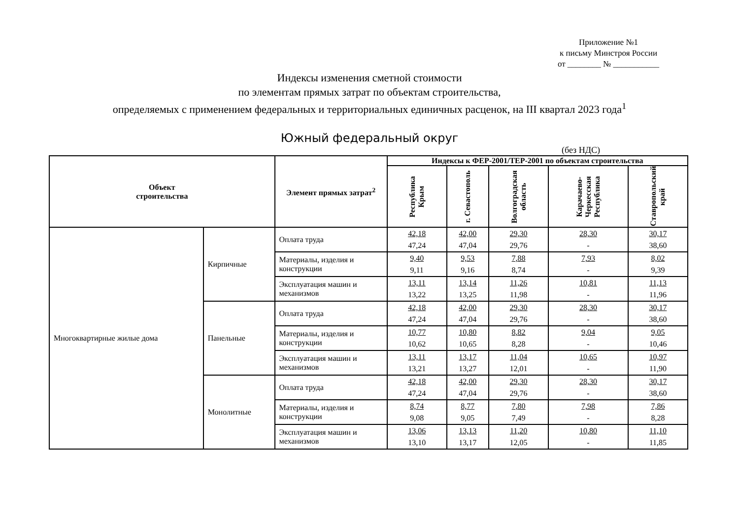Приложение №1
к письму Минстроя России
от ________ № ___________
Индексы изменения сметной стоимости
по элементам прямых затрат по объектам строительства,
определяемых с применением федеральных и территориальных единичных расценок, на III квартал 2023 года<sup>1</sup>
Южный федеральный округ
(без НДС)
| Объект строительства | | Элемент прямых затрат<sup>2</sup> | Индексы к ФЕР-2001/ТЕР-2001 по объектам строительства | | | | |
| --- | --- | --- | --- | --- | --- | --- | --- |
| | | | Республика Крым | г. Севастополь | Волгоградская область | Карачаево-Черкесская Республика | Ставропольский край |
| Многоквартирные жилые дома | Кирпичные | Оплата труда | 42,18 47,24 | 42,00 47,04 | 29,30 29,76 | 28,30 - | 30,17 38,60 |
| | | Материалы, изделия и конструкции | 9,40 9,11 | 9,53 9,16 | 7,88 8,74 | 7,93 - | 8,02 9,39 |
| | | Эксплуатация машин и механизмов | 13,11 13,22 | 13,14 13,25 | 11,26 11,98 | 10,81 - | 11,13 11,96 |
| | Панельные | Оплата труда | 42,18 47,24 | 42,00 47,04 | 29,30 29,76 | 28,30 - | 30,17 38,60 |
| | | Материалы, изделия и конструкции | 10,77 10,62 | 10,80 10,65 | 8,82 8,28 | 9,04 - | 9,05 10,46 |
| | | Эксплуатация машин и механизмов | 13,11 13,21 | 13,17 13,27 | 11,04 12,01 | 10,65 - | 10,97 11,90 |
| | Монолитные | Оплата труда | 42,18 47,24 | 42,00 47,04 | 29,30 29,76 | 28,30 - | 30,17 38,60 |
| | | Материалы, изделия и конструкции | 8,74 9,08 | 8,77 9,05 | 7,80 7,49 | 7,98 - | 7,86 8,28 |
| | | Эксплуатация машин и механизмов | 13,06 13,10 | 13,13 13,17 | 11,20 12,05 | 10,80 - | 11,10 11,85 |